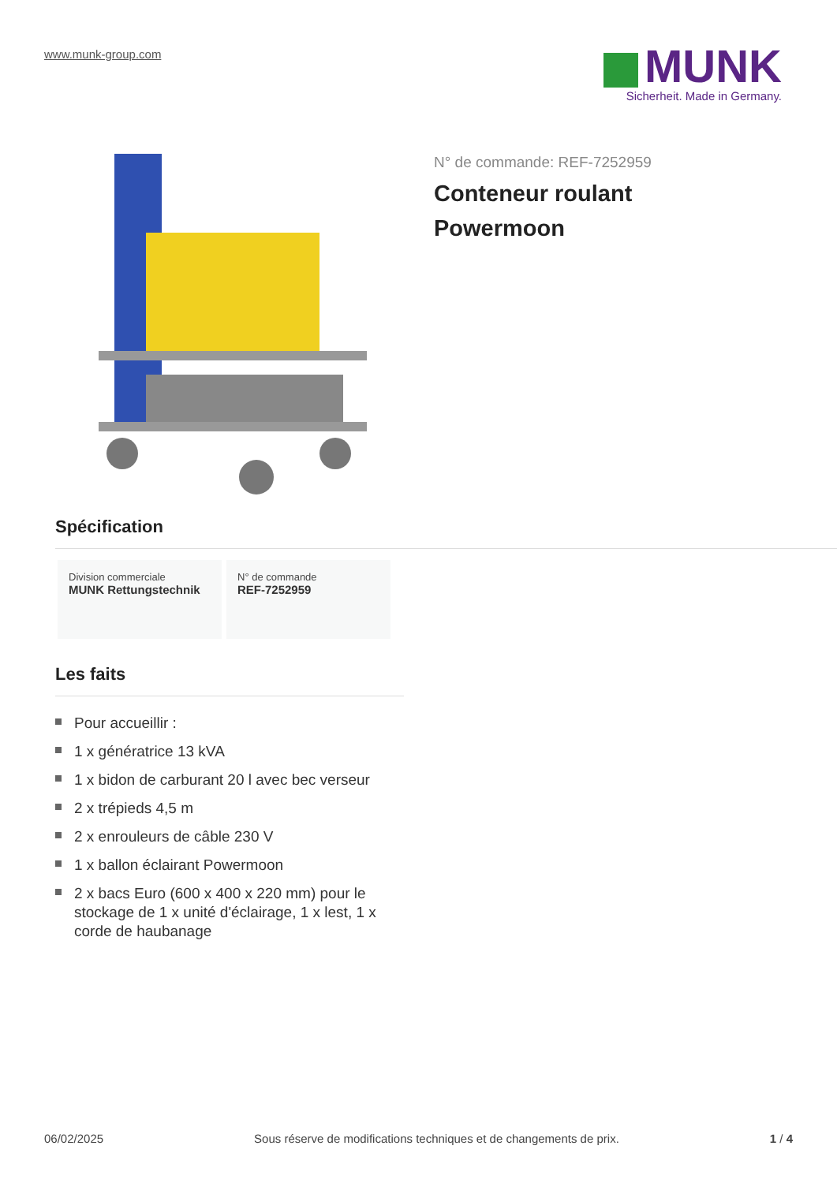www.munk-group.com
MUNK
Sicherheit. Made in Germany.
N° de commande: REF-7252959
Conteneur roulant
Powermoon
Spécification
Division commerciale
MUNK Rettungstechnik
N° de commande
REF-7252959
Les faits
Pour accueillir :
1 x génératrice 13 kVA
1 x bidon de carburant 20 l avec bec verseur
2 x trépieds 4,5 m
2 x enrouleurs de câble 230 V
1 x ballon éclairant Powermoon
2 x bacs Euro (600 x 400 x 220 mm) pour le stockage de 1 x unité d'éclairage, 1 x lest, 1 x corde de haubanage
06/02/2025 Sous réserve de modifications techniques et de changements de prix. 1 / 4